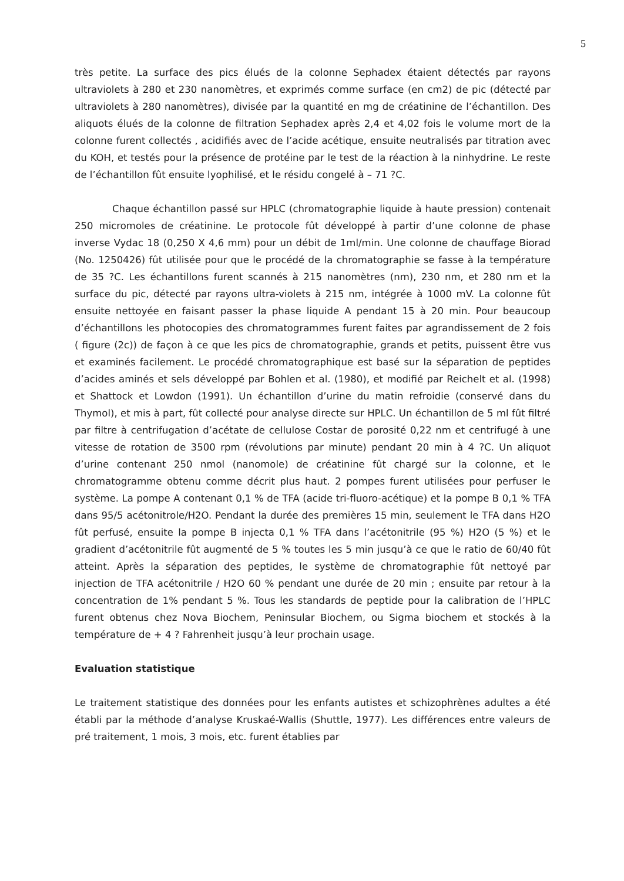5
très petite. La surface des pics élués de la colonne Sephadex étaient détectés par rayons ultraviolets à 280 et 230 nanomètres, et exprimés comme surface (en cm2) de pic (détecté par ultraviolets à 280 nanomètres), divisée par la quantité en mg de créatinine de l’échantillon. Des aliquots élués de la colonne de filtration Sephadex après 2,4 et 4,02 fois le volume mort de la colonne furent collectés , acidifiés avec de l’acide acétique, ensuite neutralisés par titration avec du KOH, et testés pour la présence de protéine par le test de la réaction à la ninhydrine. Le reste de l’échantillon fût ensuite lyophilisé, et le résidu congelé à – 71 ?C.
Chaque échantillon passé sur HPLC (chromatographie liquide à haute pression) contenait 250 micromoles de créatinine. Le protocole fût développé à partir d’une colonne de phase inverse Vydac 18 (0,250 X 4,6 mm) pour un débit de 1ml/min. Une colonne de chauffage Biorad (No. 1250426) fût utilisée pour que le procédé de la chromatographie se fasse à la température de 35 ?C. Les échantillons furent scannés à 215 nanomètres (nm), 230 nm, et 280 nm et la surface du pic, détecté par rayons ultra-violets à 215 nm, intégrée à 1000 mV. La colonne fût ensuite nettoyée en faisant passer la phase liquide A pendant 15 à 20 min. Pour beaucoup d’échantillons les photocopies des chromatogrammes furent faites par agrandissement de 2 fois ( figure (2c)) de façon à ce que les pics de chromatographie, grands et petits, puissent être vus et examinés facilement. Le procédé chromatographique est basé sur la séparation de peptides d’acides aminés et sels développé par Bohlen et al. (1980), et modifié par Reichelt et al. (1998) et Shattock et Lowdon (1991). Un échantillon d’urine du matin refroidie (conservé dans du Thymol), et mis à part, fût collecté pour analyse directe sur HPLC. Un échantillon de 5 ml fût filtré par filtre à centrifugation d’acétate de cellulose Costar de porosité 0,22 nm et centrifugé à une vitesse de rotation de 3500 rpm (révolutions par minute) pendant 20 min à 4 ?C. Un aliquot d’urine contenant 250 nmol (nanomole) de créatinine fût chargé sur la colonne, et le chromatogramme obtenu comme décrit plus haut. 2 pompes furent utilisées pour perfuser le système. La pompe A contenant 0,1 % de TFA (acide tri-fluoro-acétique) et la pompe B 0,1 % TFA dans 95/5 acétonitrole/H2O. Pendant la durée des premières 15 min, seulement le TFA dans H2O fût perfusé, ensuite la pompe B injecta 0,1 % TFA dans l’acétonitrile (95 %) H2O (5 %) et le gradient d’acétonitrile fût augmenté de 5 % toutes les 5 min jusqu’à ce que le ratio de 60/40 fût atteint. Après la séparation des peptides, le système de chromatographie fût nettoyé par injection de TFA acétonitrile / H2O 60 % pendant une durée de 20 min ; ensuite par retour à la concentration de 1% pendant 5 %. Tous les standards de peptide pour la calibration de l’HPLC furent obtenus chez Nova Biochem, Peninsular Biochem, ou Sigma biochem et stockés à la température de + 4 ? Fahrenheit jusqu’à leur prochain usage.
Evaluation statistique
Le traitement statistique des données pour les enfants autistes et schizophrènes adultes a été établi par la méthode d’analyse Kruskaé-Wallis (Shuttle, 1977). Les différences entre valeurs de pré traitement, 1 mois, 3 mois, etc. furent établies par